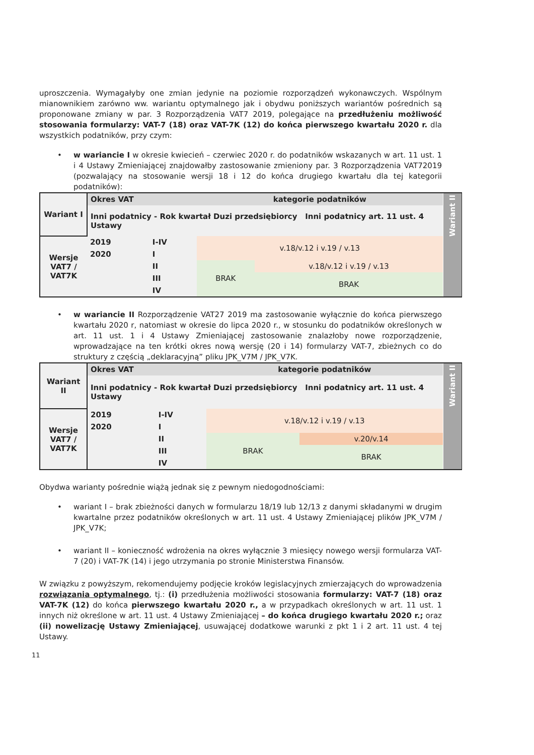uproszczenia. Wymagałyby one zmian jedynie na poziomie rozporządzeń wykonawczych. Wspólnym mianownikiem zarówno ww. wariantu optymalnego jak i obydwu poniższych wariantów pośrednich są proponowane zmiany w par. 3 Rozporządzenia VAT7 2019, polegające na przedłużeniu możliwość stosowania formularzy: VAT-7 (18) oraz VAT-7K (12) do końca pierwszego kwartału 2020 r. dla wszystkich podatników, przy czym:
• w wariancie I w okresie kwiecień – czerwiec 2020 r. do podatników wskazanych w art. 11 ust. 1 i 4 Ustawy Zmieniającej znajdowałby zastosowanie zmieniony par. 3 Rozporządzenia VAT72019 (pozwalający na stosowanie wersji 18 i 12 do końca drugiego kwartału dla tej kategorii podatników):
| Wariant I | Okres VAT | | kategorie podatników | | Wariant II |
| | Inni podatnicy - Rok kwartał Duzi przedsiębiorcy Inni podatnicy art. 11 ust. 4 Ustawy | | | | |
| Wersje VAT7 / VAT7K | 2019 | I-IV | v.18/v.12 i v.19 / v.13 | | |
| | 2020 | I | | | |
| | | II | BRAK | v.18/v.12 i v.19 / v.13 | |
| | | III | | BRAK | |
| | | IV | | | |
• w wariancie II Rozporządzenie VAT27 2019 ma zastosowanie wyłącznie do końca pierwszego kwartału 2020 r, natomiast w okresie do lipca 2020 r., w stosunku do podatników określonych w art. 11 ust. 1 i 4 Ustawy Zmieniającej zastosowanie znalazłoby nowe rozporządzenie, wprowadzające na ten krótki okres nową wersję (20 i 14) formularzy VAT-7, zbieżnych co do struktury z częścią „deklaracyjną” pliku JPK_V7M / JPK_V7K.
| Wariant II | Okres VAT | | kategorie podatników | | Wariant II |
| | Inni podatnicy - Rok kwartał Duzi przedsiębiorcy Inni podatnicy art. 11 ust. 4 Ustawy | | | | |
| Wersje VAT7 / VAT7K | 2019 | I-IV | v.18/v.12 i v.19 / v.13 | | |
| | 2020 | I | | | |
| | | II | BRAK | v.20/v.14 | |
| | | III | | BRAK | |
| | | IV | | | |
Obydwa warianty pośrednie wiążą jednak się z pewnym niedogodnościami:
• wariant I – brak zbieżności danych w formularzu 18/19 lub 12/13 z danymi składanymi w drugim kwartalne przez podatników określonych w art. 11 ust. 4 Ustawy Zmieniającej plików JPK_V7M / JPK_V7K;
• wariant II – konieczność wdrożenia na okres wyłącznie 3 miesięcy nowego wersji formularza VAT-7 (20) i VAT-7K (14) i jego utrzymania po stronie Ministerstwa Finansów.
W związku z powyższym, rekomendujemy podjęcie kroków legislacyjnych zmierzających do wprowadzenia rozwiązania optymalnego, tj.: (i) przedłużenia możliwości stosowania formularzy: VAT-7 (18) oraz VAT-7K (12) do końca pierwszego kwartału 2020 r., a w przypadkach określonych w art. 11 ust. 1 innych niż określone w art. 11 ust. 4 Ustawy Zmieniającej – do końca drugiego kwartału 2020 r.; oraz (ii) nowelizację Ustawy Zmieniającej, usuwającej dodatkowe warunki z pkt 1 i 2 art. 11 ust. 4 tej Ustawy.
11